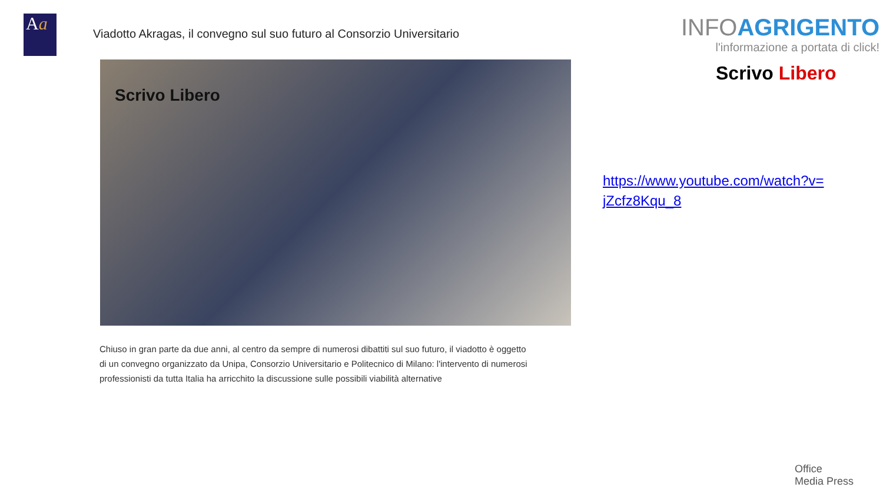Aa
Viadotto Akragas, il convegno sul suo futuro al Consorzio Universitario
Scrivo Libero
Chiuso in gran parte da due anni, al centro da sempre di numerosi dibattiti sul suo futuro, il viadotto è oggetto di un convegno organizzato da Unipa, Consorzio Universitario e Politecnico di Milano: l'intervento di numerosi professionisti da tutta Italia ha arricchito la discussione sulle possibili viabilità alternative
INFOAGRIGENTO
l'informazione a portata di click!
Scrivo Libero
https://www.youtube.com/watch?v=jZcfz8Kqu_8
Office
Media Press